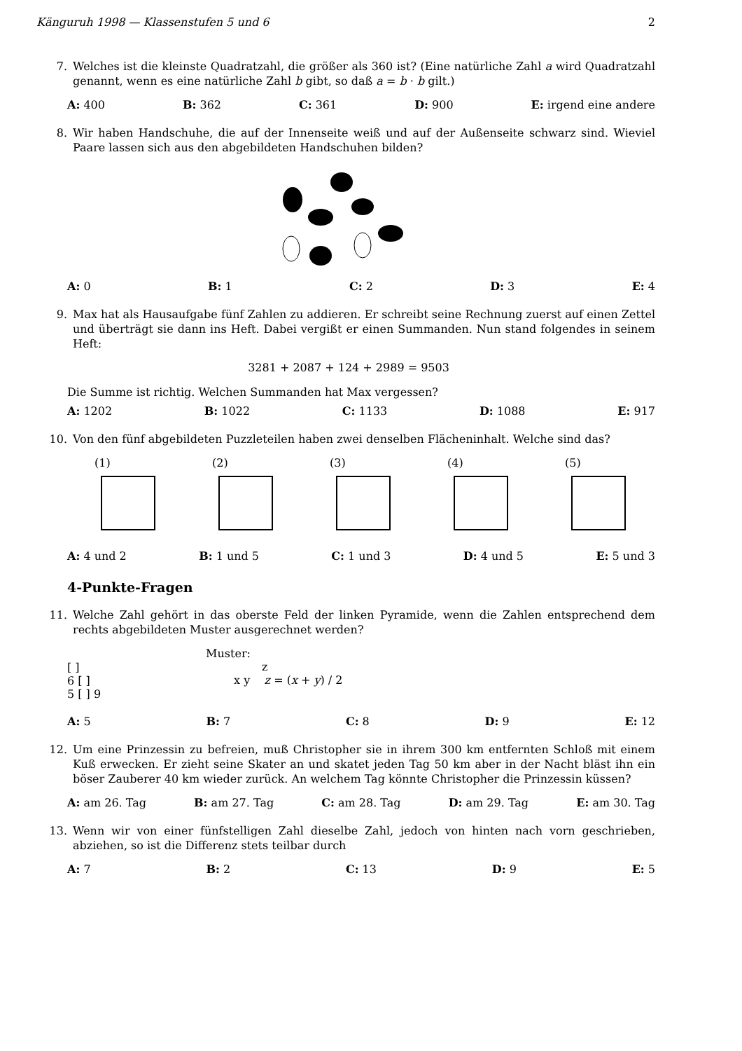Känguruh 1998 — Klassenstufen 5 und 6 2
7. Welches ist die kleinste Quadratzahl, die größer als 360 ist? (Eine natürliche Zahl a wird Quadratzahl genannt, wenn es eine natürliche Zahl b gibt, so daß a = b · b gilt.)
A: 400 B: 362 C: 361 D: 900 E: irgend eine andere
8. Wir haben Handschuhe, die auf der Innenseite weiß und auf der Außenseite schwarz sind. Wieviel Paare lassen sich aus den abgebildeten Handschuhen bilden?
A: 0 B: 1 C: 2 D: 3 E: 4
9. Max hat als Hausaufgabe fünf Zahlen zu addieren. Er schreibt seine Rechnung zuerst auf einen Zettel und überträgt sie dann ins Heft. Dabei vergißt er einen Summanden. Nun stand folgendes in seinem Heft:
3281 + 2087 + 124 + 2989 = 9503
Die Summe ist richtig. Welchen Summanden hat Max vergessen?
A: 1202 B: 1022 C: 1133 D: 1088 E: 917
10. Von den fünf abgebildeten Puzzleteilen haben zwei denselben Flächeninhalt. Welche sind das?
(1)
(2)
(3)
(4)
(5)
A: 4 und 2 B: 1 und 5 C: 1 und 3 D: 4 und 5 E: 5 und 3
4-Punkte-Fragen
11. Welche Zahl gehört in das oberste Feld der linken Pyramide, wenn die Zahlen entsprechend dem rechts abgebildeten Muster ausgerechnet werden?
[ ]
6 [ ]
5 [ ] 9
Muster:
z
x y z = (x + y) / 2
A: 5 B: 7 C: 8 D: 9 E: 12
12. Um eine Prinzessin zu befreien, muß Christopher sie in ihrem 300 km entfernten Schloß mit einem Kuß erwecken. Er zieht seine Skater an und skatet jeden Tag 50 km aber in der Nacht bläst ihn ein böser Zauberer 40 km wieder zurück. An welchem Tag könnte Christopher die Prinzessin küssen?
A: am 26. Tag B: am 27. Tag C: am 28. Tag D: am 29. Tag E: am 30. Tag
13. Wenn wir von einer fünfstelligen Zahl dieselbe Zahl, jedoch von hinten nach vorn geschrieben, abziehen, so ist die Differenz stets teilbar durch
A: 7 B: 2 C: 13 D: 9 E: 5